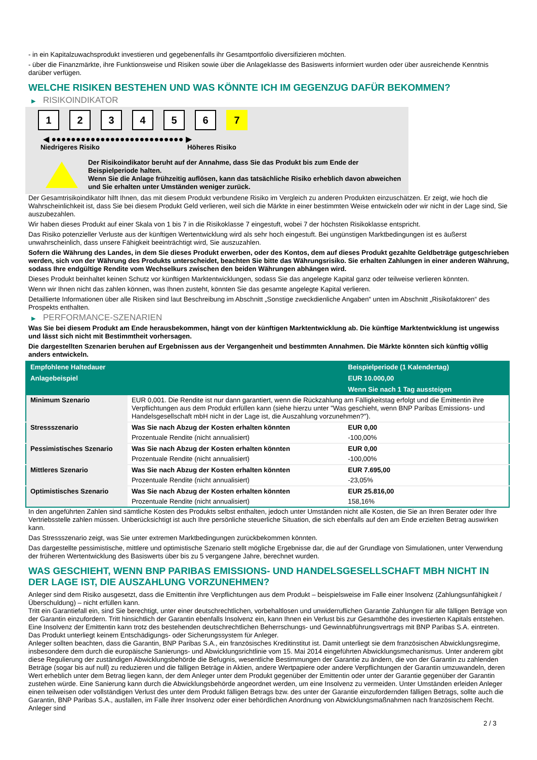- in ein Kapitalzuwachsprodukt investieren und gegebenenfalls ihr Gesamtportfolio diversifizieren möchten.
- über die Finanzmärkte, ihre Funktionsweise und Risiken sowie über die Anlageklasse des Basiswerts informiert wurden oder über ausreichende Kenntnis darüber verfügen.
WELCHE RISIKEN BESTEHEN UND WAS KÖNNTE ICH IM GEGENZUG DAFÜR BEKOMMEN?
▶ RISIKOINDIKATOR
1 2 3 4 5 6 7
◀ ●●●●●●●●●●●●●●●●●●●●●●●●●●● ▶
Niedrigeres Risiko Höheres Risiko
Der Risikoindikator beruht auf der Annahme, dass Sie das Produkt bis zum Ende der Beispielperiode halten.
Wenn Sie die Anlage frühzeitig auflösen, kann das tatsächliche Risiko erheblich davon abweichen und Sie erhalten unter Umständen weniger zurück.
Der Gesamtrisikoindikator hilft Ihnen, das mit diesem Produkt verbundene Risiko im Vergleich zu anderen Produkten einzuschätzen. Er zeigt, wie hoch die Wahrscheinlichkeit ist, dass Sie bei diesem Produkt Geld verlieren, weil sich die Märkte in einer bestimmten Weise entwickeln oder wir nicht in der Lage sind, Sie auszubezahlen.
Wir haben dieses Produkt auf einer Skala von 1 bis 7 in die Risikoklasse 7 eingestuft, wobei 7 der höchsten Risikoklasse entspricht.
Das Risiko potenzieller Verluste aus der künftigen Wertentwicklung wird als sehr hoch eingestuft. Bei ungünstigen Marktbedingungen ist es äußerst unwahrscheinlich, dass unsere Fähigkeit beeinträchtigt wird, Sie auszuzahlen.
Sofern die Währung des Landes, in dem Sie dieses Produkt erwerben, oder des Kontos, dem auf dieses Produkt gezahlte Geldbeträge gutgeschrieben werden, sich von der Währung des Produkts unterscheidet, beachten Sie bitte das Währungsrisiko. Sie erhalten Zahlungen in einer anderen Währung, sodass Ihre endgültige Rendite vom Wechselkurs zwischen den beiden Währungen abhängen wird.
Dieses Produkt beinhaltet keinen Schutz vor künftigen Marktentwicklungen, sodass Sie das angelegte Kapital ganz oder teilweise verlieren könnten.
Wenn wir Ihnen nicht das zahlen können, was Ihnen zusteht, könnten Sie das gesamte angelegte Kapital verlieren.
Detaillierte Informationen über alle Risiken sind laut Beschreibung im Abschnitt „Sonstige zweckdienliche Angaben“ unten im Abschnitt „Risikofaktoren“ des Prospekts enthalten.
▶ PERFORMANCE-SZENARIEN
Was Sie bei diesem Produkt am Ende herausbekommen, hängt von der künftigen Marktentwicklung ab. Die künftige Marktentwicklung ist ungewiss und lässt sich nicht mit Bestimmtheit vorhersagen.
Die dargestellten Szenarien beruhen auf Ergebnissen aus der Vergangenheit und bestimmten Annahmen. Die Märkte könnten sich künftig völlig anders entwickeln.
| Empfohlene Haltedauer | | Beispielperiode (1 Kalendertag) |
| --- | --- | --- |
| Anlagebeispiel | | EUR 10.000,00 |
| | | Wenn Sie nach 1 Tag aussteigen |
| Minimum Szenario | EUR 0,001. Die Rendite ist nur dann garantiert, wenn die Rückzahlung am Fälligkeitstag erfolgt und die Emittentin ihre Verpflichtungen aus dem Produkt erfüllen kann (siehe hierzu unter "Was geschieht, wenn BNP Paribas Emissions- und Handelsgesellschaft mbH nicht in der Lage ist, die Auszahlung vorzunehmen?"). | |
| Stressszenario | Was Sie nach Abzug der Kosten erhalten könnten | EUR 0,00 |
| | Prozentuale Rendite (nicht annualisiert) | -100,00% |
| Pessimistisches Szenario | Was Sie nach Abzug der Kosten erhalten könnten | EUR 0,00 |
| | Prozentuale Rendite (nicht annualisiert) | -100,00% |
| Mittleres Szenario | Was Sie nach Abzug der Kosten erhalten könnten | EUR 7.695,00 |
| | Prozentuale Rendite (nicht annualisiert) | -23,05% |
| Optimistisches Szenario | Was Sie nach Abzug der Kosten erhalten könnten | EUR 25.816,00 |
| | Prozentuale Rendite (nicht annualisiert) | 158,16% |
In den angeführten Zahlen sind sämtliche Kosten des Produkts selbst enthalten, jedoch unter Umständen nicht alle Kosten, die Sie an Ihren Berater oder Ihre Vertriebsstelle zahlen müssen. Unberücksichtigt ist auch Ihre persönliche steuerliche Situation, die sich ebenfalls auf den am Ende erzielten Betrag auswirken kann.
Das Stressszenario zeigt, was Sie unter extremen Marktbedingungen zurückbekommen könnten.
Das dargestellte pessimistische, mittlere und optimistische Szenario stellt mögliche Ergebnisse dar, die auf der Grundlage von Simulationen, unter Verwendung der früheren Wertentwicklung des Basiswerts über bis zu 5 vergangene Jahre, berechnet wurden.
WAS GESCHIEHT, WENN BNP PARIBAS EMISSIONS- UND HANDELSGESELLSCHAFT MBH NICHT IN DER LAGE IST, DIE AUSZAHLUNG VORZUNEHMEN?
Anleger sind dem Risiko ausgesetzt, dass die Emittentin ihre Verpflichtungen aus dem Produkt – beispielsweise im Falle einer Insolvenz (Zahlungsunfähigkeit / Überschuldung) – nicht erfüllen kann.
Tritt ein Garantiefall ein, sind Sie berechtigt, unter einer deutschrechtlichen, vorbehaltlosen und unwiderruflichen Garantie Zahlungen für alle fälligen Beträge von der Garantin einzufordern. Tritt hinsichtlich der Garantin ebenfalls Insolvenz ein, kann Ihnen ein Verlust bis zur Gesamthöhe des investierten Kapitals entstehen. Eine Insolvenz der Emittentin kann trotz des bestehenden deutschrechtlichen Beherrschungs- und Gewinnabführungsvertrags mit BNP Paribas S.A. eintreten.
Das Produkt unterliegt keinem Entschädigungs- oder Sicherungssystem für Anleger.
Anleger sollten beachten, dass die Garantin, BNP Paribas S.A., ein französisches Kreditinstitut ist. Damit unterliegt sie dem französischen Abwicklungsregime, insbesondere dem durch die europäische Sanierungs- und Abwicklungsrichtlinie vom 15. Mai 2014 eingeführten Abwicklungsmechanismus. Unter anderem gibt diese Regulierung der zuständigen Abwicklungsbehörde die Befugnis, wesentliche Bestimmungen der Garantie zu ändern, die von der Garantin zu zahlenden Beträge (sogar bis auf null) zu reduzieren und die fälligen Beträge in Aktien, andere Wertpapiere oder andere Verpflichtungen der Garantin umzuwandeln, deren Wert erheblich unter dem Betrag liegen kann, der dem Anleger unter dem Produkt gegenüber der Emittentin oder unter der Garantie gegenüber der Garantin zustehen würde. Eine Sanierung kann durch die Abwicklungsbehörde angeordnet werden, um eine Insolvenz zu vermeiden. Unter Umständen erleiden Anleger einen teilweisen oder vollständigen Verlust des unter dem Produkt fälligen Betrags bzw. des unter der Garantie einzufordernden fälligen Betrags, sollte auch die Garantin, BNP Paribas S.A., ausfallen, im Falle ihrer Insolvenz oder einer behördlichen Anordnung von Abwicklungsmaßnahmen nach französischem Recht. Anleger sind
2 / 3